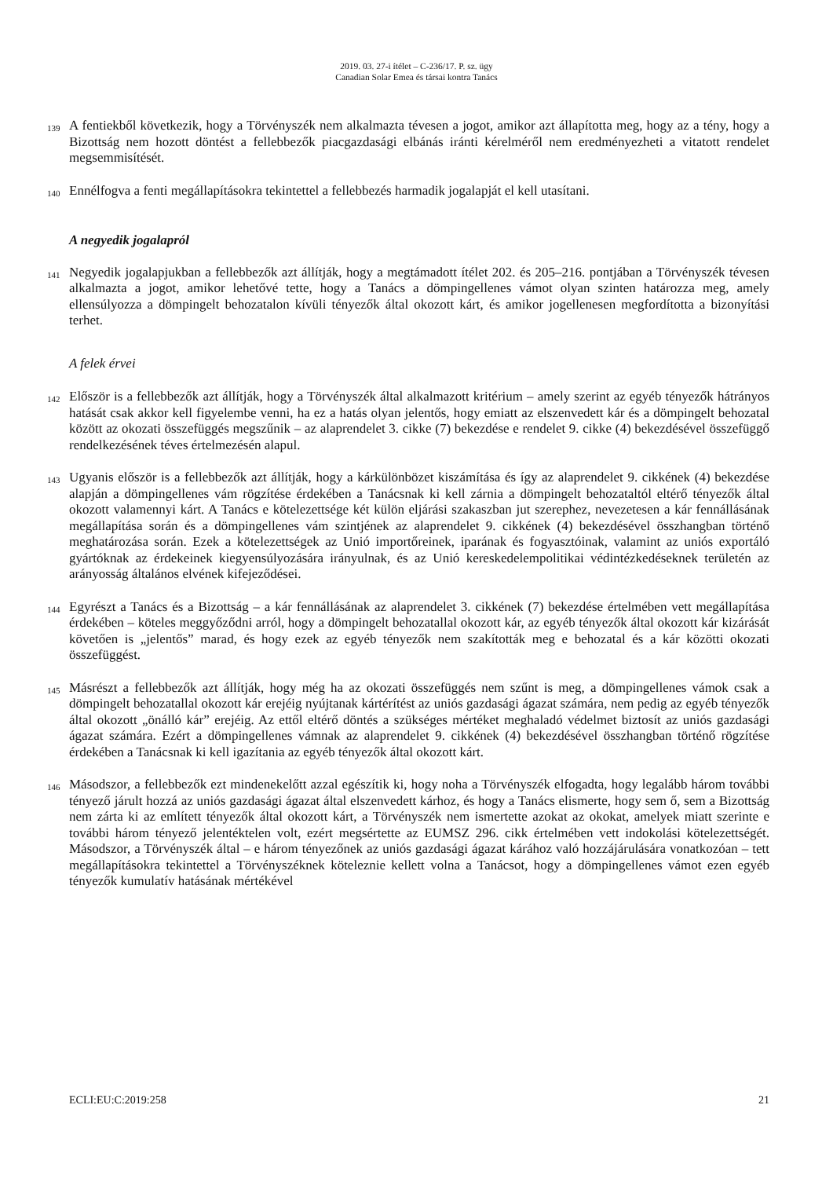2019. 03. 27-i ítélet – C-236/17. P. sz. ügy
Canadian Solar Emea és társai kontra Tanács
139
A fentiekből következik, hogy a Törvényszék nem alkalmazta tévesen a jogot, amikor azt állapította meg, hogy az a tény, hogy a Bizottság nem hozott döntést a fellebbezők piacgazdasági elbánás iránti kérelméről nem eredményezheti a vitatott rendelet megsemmisítését.
140
Ennélfogva a fenti megállapításokra tekintettel a fellebbezés harmadik jogalapját el kell utasítani.
A negyedik jogalapról
141
Negyedik jogalapjukban a fellebbezők azt állítják, hogy a megtámadott ítélet 202. és 205–216. pontjában a Törvényszék tévesen alkalmazta a jogot, amikor lehetővé tette, hogy a Tanács a dömpingellenes vámot olyan szinten határozza meg, amely ellensúlyozza a dömpingelt behozatalon kívüli tényezők által okozott kárt, és amikor jogellenesen megfordította a bizonyítási terhet.
A felek érvei
142
Először is a fellebbezők azt állítják, hogy a Törvényszék által alkalmazott kritérium – amely szerint az egyéb tényezők hátrányos hatását csak akkor kell figyelembe venni, ha ez a hatás olyan jelentős, hogy emiatt az elszenvedett kár és a dömpingelt behozatal között az okozati összefüggés megszűnik – az alaprendelet 3. cikke (7) bekezdése e rendelet 9. cikke (4) bekezdésével összefüggő rendelkezésének téves értelmezésén alapul.
143
Ugyanis először is a fellebbezők azt állítják, hogy a kárkülönbözet kiszámítása és így az alaprendelet 9. cikkének (4) bekezdése alapján a dömpingellenes vám rögzítése érdekében a Tanácsnak ki kell zárnia a dömpingelt behozataltól eltérő tényezők által okozott valamennyi kárt. A Tanács e kötelezettsége két külön eljárási szakaszban jut szerephez, nevezetesen a kár fennállásának megállapítása során és a dömpingellenes vám szintjének az alaprendelet 9. cikkének (4) bekezdésével összhangban történő meghatározása során. Ezek a kötelezettségek az Unió importőreinek, iparának és fogyasztóinak, valamint az uniós exportáló gyártóknak az érdekeinek kiegyensúlyozására irányulnak, és az Unió kereskedelempolitikai védintézkedéseknek területén az arányosság általános elvének kifejeződései.
144
Egyrészt a Tanács és a Bizottság – a kár fennállásának az alaprendelet 3. cikkének (7) bekezdése értelmében vett megállapítása érdekében – köteles meggyőződni arról, hogy a dömpingelt behozatallal okozott kár, az egyéb tényezők által okozott kár kizárását követően is „jelentős” marad, és hogy ezek az egyéb tényezők nem szakították meg e behozatal és a kár közötti okozati összefüggést.
145
Másrészt a fellebbezők azt állítják, hogy még ha az okozati összefüggés nem szűnt is meg, a dömpingellenes vámok csak a dömpingelt behozatallal okozott kár erejéig nyújtanak kártérítést az uniós gazdasági ágazat számára, nem pedig az egyéb tényezők által okozott „önálló kár” erejéig. Az ettől eltérő döntés a szükséges mértéket meghaladó védelmet biztosít az uniós gazdasági ágazat számára. Ezért a dömpingellenes vámnak az alaprendelet 9. cikkének (4) bekezdésével összhangban történő rögzítése érdekében a Tanácsnak ki kell igazítania az egyéb tényezők által okozott kárt.
146
Másodszor, a fellebbezők ezt mindenekelőtt azzal egészítik ki, hogy noha a Törvényszék elfogadta, hogy legalább három további tényező járult hozzá az uniós gazdasági ágazat által elszenvedett kárhoz, és hogy a Tanács elismerte, hogy sem ő, sem a Bizottság nem zárta ki az említett tényezők által okozott kárt, a Törvényszék nem ismertette azokat az okokat, amelyek miatt szerinte e további három tényező jelentéktelen volt, ezért megsértette az EUMSZ 296. cikk értelmében vett indokolási kötelezettségét. Másodszor, a Törvényszék által – e három tényezőnek az uniós gazdasági ágazat kárához való hozzájárulására vonatkozóan – tett megállapításokra tekintettel a Törvényszéknek köteleznie kellett volna a Tanácsot, hogy a dömpingellenes vámot ezen egyéb tényezők kumulatív hatásának mértékével
ECLI:EU:C:2019:258 21